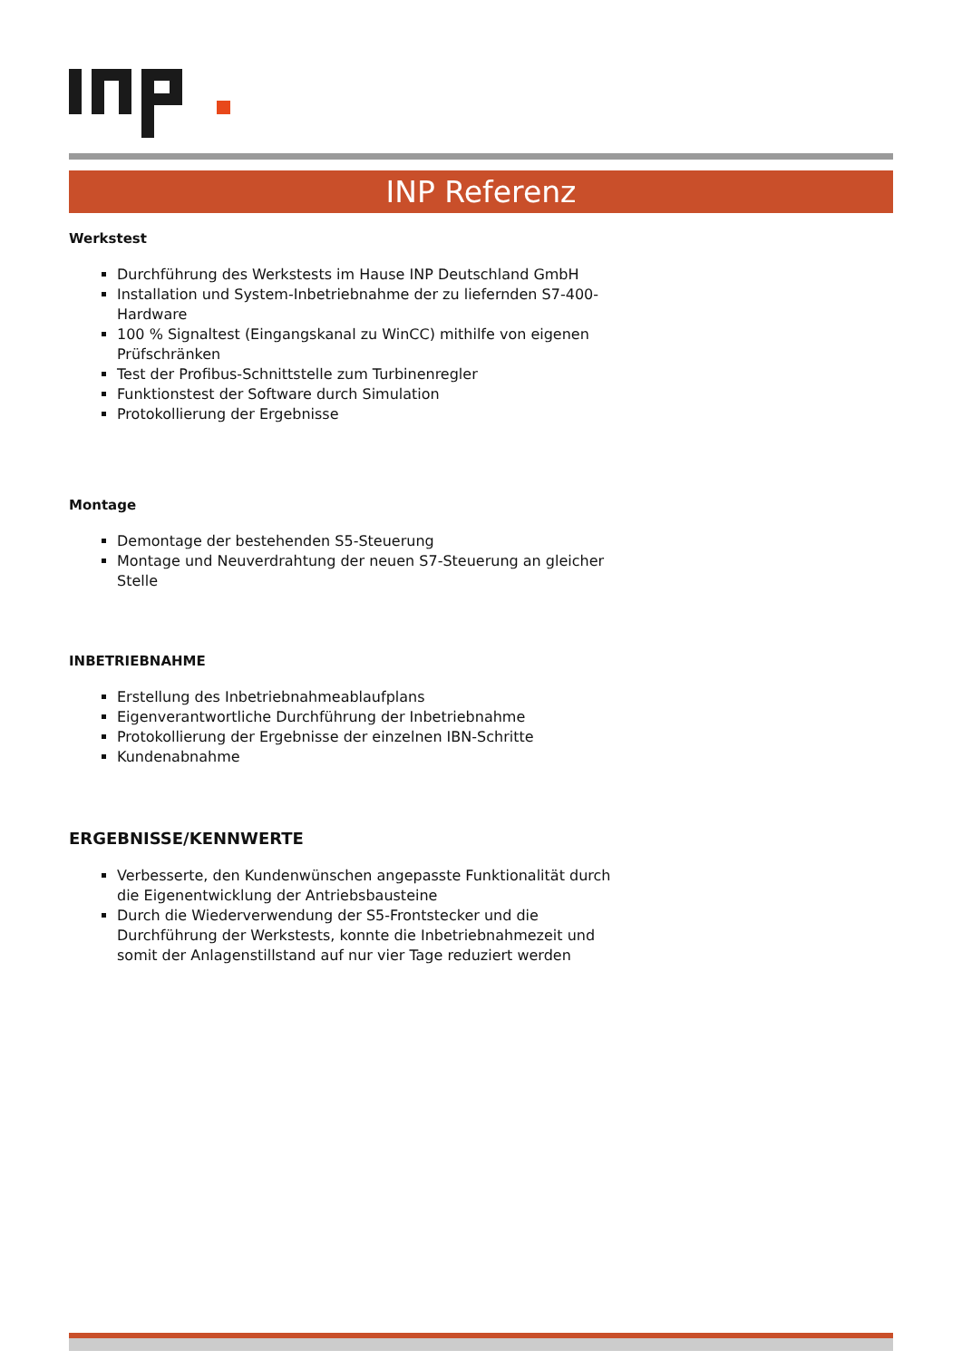INP Referenz
Werkstest
Durchführung des Werkstests im Hause INP Deutschland GmbH
Installation und System-Inbetriebnahme der zu liefernden S7-400-Hardware
100 % Signaltest (Eingangskanal zu WinCC) mithilfe von eigenen Prüfschränken
Test der Profibus-Schnittstelle zum Turbinenregler
Funktionstest der Software durch Simulation
Protokollierung der Ergebnisse
Montage
Demontage der bestehenden S5-Steuerung
Montage und Neuverdrahtung der neuen S7-Steuerung an gleicher Stelle
INBETRIEBNAHME
Erstellung des Inbetriebnahmeablaufplans
Eigenverantwortliche Durchführung der Inbetriebnahme
Protokollierung der Ergebnisse der einzelnen IBN-Schritte
Kundenabnahme
ERGEBNISSE/KENNWERTE
Verbesserte, den Kundenwünschen angepasste Funktionalität durch die Eigenentwicklung der Antriebsbausteine
Durch die Wiederverwendung der S5-Frontstecker und die Durchführung der Werkstests, konnte die Inbetriebnahmezeit und somit der Anlagenstillstand auf nur vier Tage reduziert werden